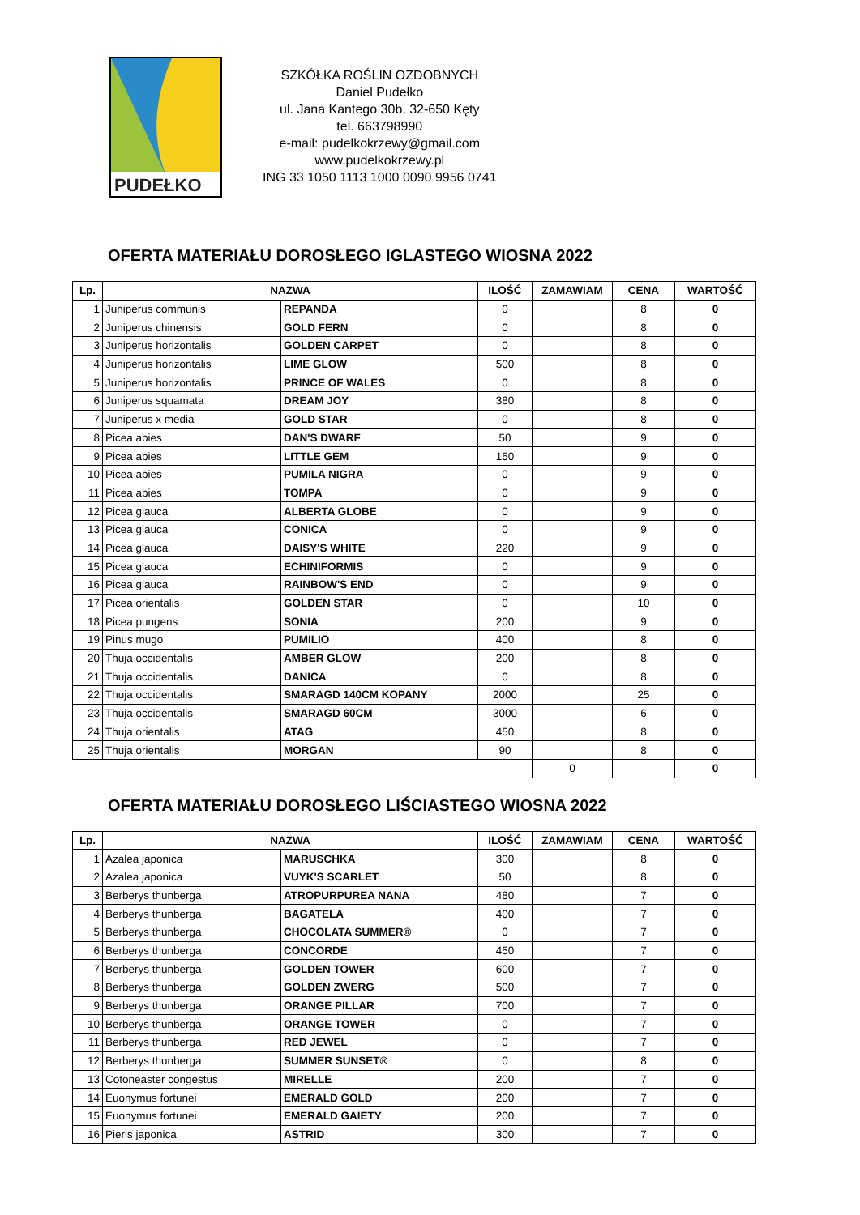PUDEŁKO
SZKÓŁKA ROŚLIN OZDOBNYCH
Daniel Pudełko
ul. Jana Kantego 30b, 32-650 Kęty
tel. 663798990
e-mail: pudelkokrzewy@gmail.com
www.pudelkokrzewy.pl
ING 33 1050 1113 1000 0090 9956 0741
OFERTA MATERIAŁU DOROSŁEGO IGLASTEGO WIOSNA 2022
| Lp. | NAZWA | | ILOŚĆ | ZAMAWIAM | CENA | WARTOŚĆ |
| --- | --- | --- | --- | --- | --- | --- |
| 1 | Juniperus communis | REPANDA | 0 | | 8 | 0 |
| 2 | Juniperus chinensis | GOLD FERN | 0 | | 8 | 0 |
| 3 | Juniperus horizontalis | GOLDEN CARPET | 0 | | 8 | 0 |
| 4 | Juniperus horizontalis | LIME GLOW | 500 | | 8 | 0 |
| 5 | Juniperus horizontalis | PRINCE OF WALES | 0 | | 8 | 0 |
| 6 | Juniperus squamata | DREAM JOY | 380 | | 8 | 0 |
| 7 | Juniperus x media | GOLD STAR | 0 | | 8 | 0 |
| 8 | Picea abies | DAN'S DWARF | 50 | | 9 | 0 |
| 9 | Picea abies | LITTLE GEM | 150 | | 9 | 0 |
| 10 | Picea abies | PUMILA NIGRA | 0 | | 9 | 0 |
| 11 | Picea abies | TOMPA | 0 | | 9 | 0 |
| 12 | Picea glauca | ALBERTA GLOBE | 0 | | 9 | 0 |
| 13 | Picea glauca | CONICA | 0 | | 9 | 0 |
| 14 | Picea glauca | DAISY'S WHITE | 220 | | 9 | 0 |
| 15 | Picea glauca | ECHINIFORMIS | 0 | | 9 | 0 |
| 16 | Picea glauca | RAINBOW'S END | 0 | | 9 | 0 |
| 17 | Picea orientalis | GOLDEN STAR | 0 | | 10 | 0 |
| 18 | Picea pungens | SONIA | 200 | | 9 | 0 |
| 19 | Pinus mugo | PUMILIO | 400 | | 8 | 0 |
| 20 | Thuja occidentalis | AMBER GLOW | 200 | | 8 | 0 |
| 21 | Thuja occidentalis | DANICA | 0 | | 8 | 0 |
| 22 | Thuja occidentalis | SMARAGD 140CM KOPANY | 2000 | | 25 | 0 |
| 23 | Thuja occidentalis | SMARAGD 60CM | 3000 | | 6 | 0 |
| 24 | Thuja orientalis | ATAG | 450 | | 8 | 0 |
| 25 | Thuja orientalis | MORGAN | 90 | | 8 | 0 |
| | | | | 0 | | 0 |
OFERTA MATERIAŁU DOROSŁEGO LIŚCIASTEGO WIOSNA 2022
| Lp. | NAZWA | | ILOŚĆ | ZAMAWIAM | CENA | WARTOŚĆ |
| --- | --- | --- | --- | --- | --- | --- |
| 1 | Azalea japonica | MARUSCHKA | 300 | | 8 | 0 |
| 2 | Azalea japonica | VUYK'S SCARLET | 50 | | 8 | 0 |
| 3 | Berberys thunberga | ATROPURPUREA NANA | 480 | | 7 | 0 |
| 4 | Berberys thunberga | BAGATELA | 400 | | 7 | 0 |
| 5 | Berberys thunberga | CHOCOLATA SUMMER® | 0 | | 7 | 0 |
| 6 | Berberys thunberga | CONCORDE | 450 | | 7 | 0 |
| 7 | Berberys thunberga | GOLDEN TOWER | 600 | | 7 | 0 |
| 8 | Berberys thunberga | GOLDEN ZWERG | 500 | | 7 | 0 |
| 9 | Berberys thunberga | ORANGE PILLAR | 700 | | 7 | 0 |
| 10 | Berberys thunberga | ORANGE TOWER | 0 | | 7 | 0 |
| 11 | Berberys thunberga | RED JEWEL | 0 | | 7 | 0 |
| 12 | Berberys thunberga | SUMMER SUNSET® | 0 | | 8 | 0 |
| 13 | Cotoneaster congestus | MIRELLE | 200 | | 7 | 0 |
| 14 | Euonymus fortunei | EMERALD GOLD | 200 | | 7 | 0 |
| 15 | Euonymus fortunei | EMERALD GAIETY | 200 | | 7 | 0 |
| 16 | Pieris japonica | ASTRID | 300 | | 7 | 0 |